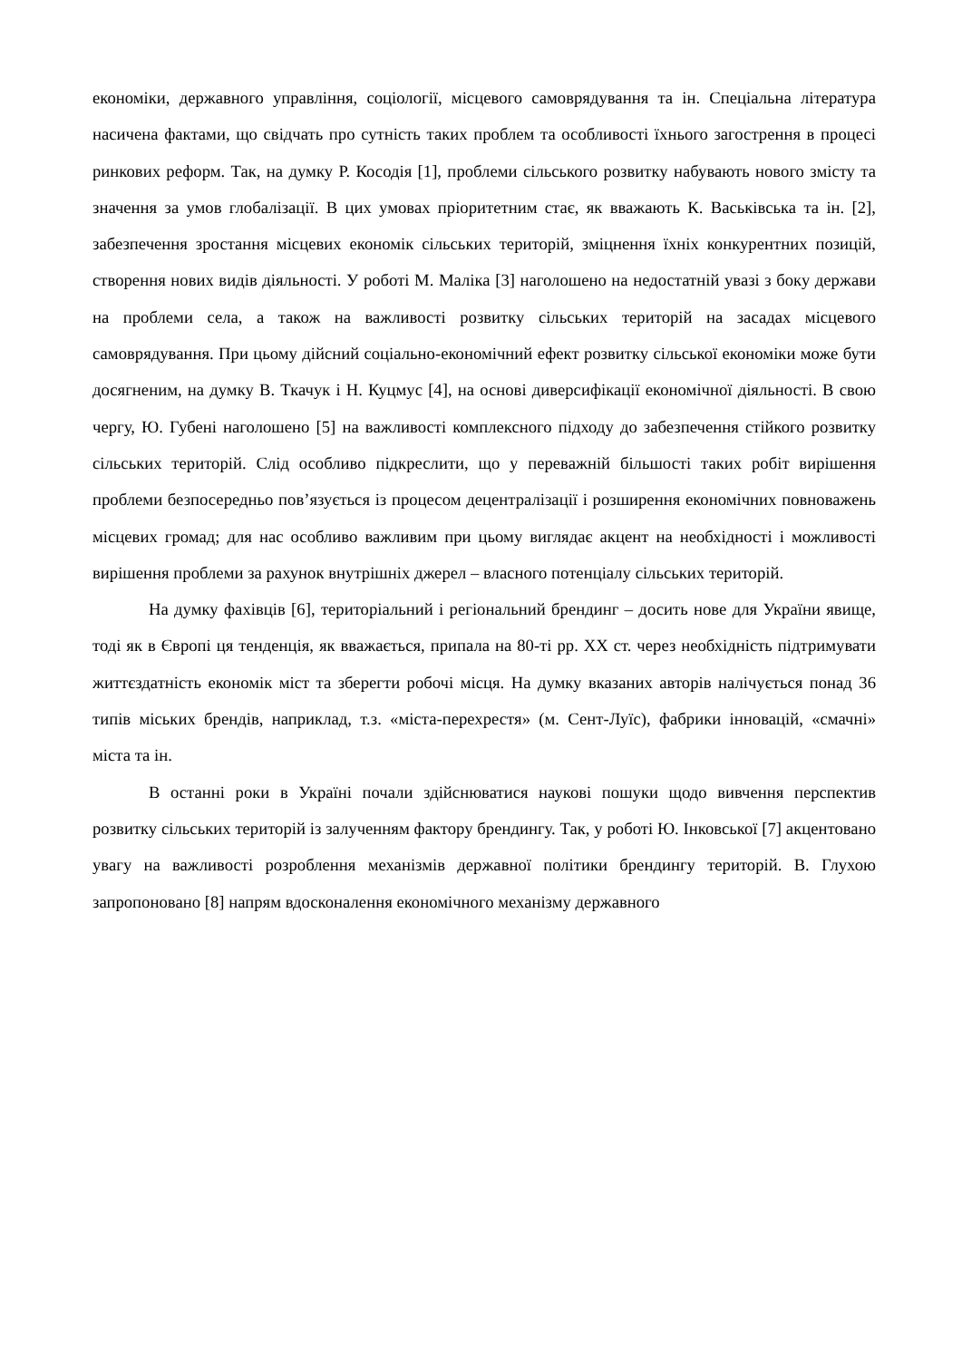економіки, державного управління, соціології, місцевого самоврядування та ін. Спеціальна література насичена фактами, що свідчать про сутність таких проблем та особливості їхнього загострення в процесі ринкових реформ. Так, на думку Р. Косодія [1], проблеми сільського розвитку набувають нового змісту та значення за умов глобалізації. В цих умовах пріоритетним стає, як вважають К. Васьківська та ін. [2], забезпечення зростання місцевих економік сільських територій, зміцнення їхніх конкурентних позицій, створення нових видів діяльності. У роботі М. Маліка [3] наголошено на недостатній увазі з боку держави на проблеми села, а також на важливості розвитку сільських територій на засадах місцевого самоврядування. При цьому дійсний соціально-економічний ефект розвитку сільської економіки може бути досягненим, на думку В. Ткачук і Н. Куцмус [4], на основі диверсифікації економічної діяльності. В свою чергу, Ю. Губені наголошено [5] на важливості комплексного підходу до забезпечення стійкого розвитку сільських територій. Слід особливо підкреслити, що у переважній більшості таких робіт вирішення проблеми безпосередньо пов’язується із процесом децентралізації і розширення економічних повноважень місцевих громад; для нас особливо важливим при цьому виглядає акцент на необхідності і можливості вирішення проблеми за рахунок внутрішніх джерел – власного потенціалу сільських територій.
На думку фахівців [6], територіальний і регіональний брендинг – досить нове для України явище, тоді як в Європі ця тенденція, як вважається, припала на 80-ті рр. XX ст. через необхідність підтримувати життєздатність економік міст та зберегти робочі місця. На думку вказаних авторів налічується понад 36 типів міських брендів, наприклад, т.з. «міста-перехрестя» (м. Сент-Луїс), фабрики інновацій, «смачні» міста та ін.
В останні роки в Україні почали здійснюватися наукові пошуки щодо вивчення перспектив розвитку сільських територій із залученням фактору брендингу. Так, у роботі Ю. Інковської [7] акцентовано увагу на важливості розроблення механізмів державної політики брендингу територій. В. Глухою запропоновано [8] напрям вдосконалення економічного механізму державного